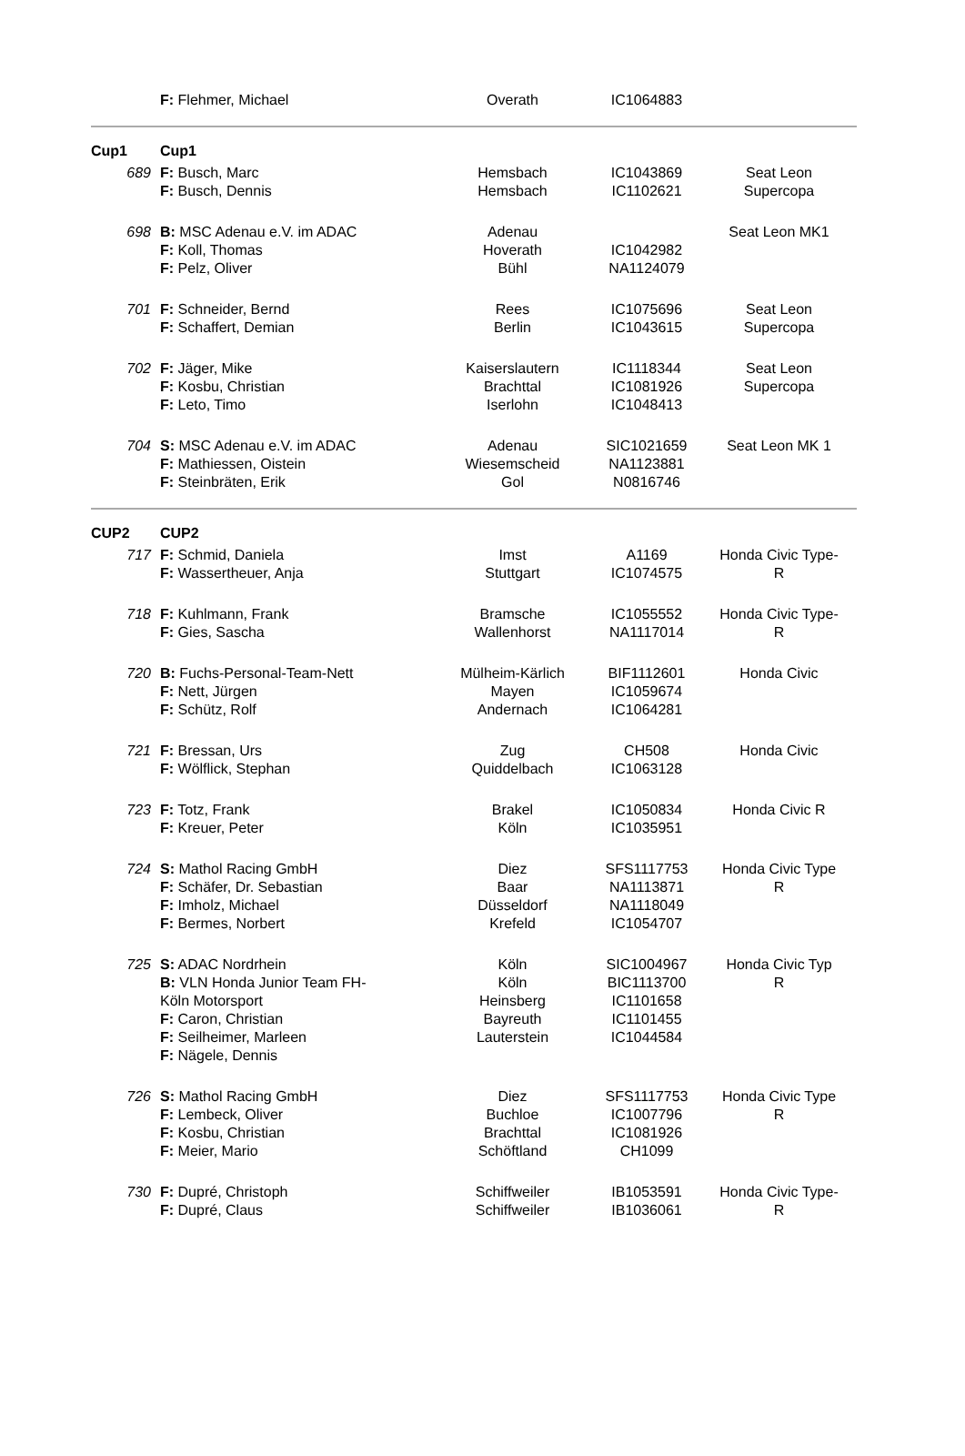| | F: Flehmer, Michael | Overath | IC1064883 | |
| Cup1 | Cup1 | | | |
| 689 | F: Busch, Marc F: Busch, Dennis | Hemsbach Hemsbach | IC1043869 IC1102621 | Seat Leon Supercopa |
| 698 | B: MSC Adenau e.V. im ADAC F: Koll, Thomas F: Pelz, Oliver | Adenau Hoverath Bühl | IC1042982 NA1124079 | Seat Leon MK1 |
| 701 | F: Schneider, Bernd F: Schaffert, Demian | Rees Berlin | IC1075696 IC1043615 | Seat Leon Supercopa |
| 702 | F: Jäger, Mike F: Kosbu, Christian F: Leto, Timo | Kaiserslautern Brachttal Iserlohn | IC1118344 IC1081926 IC1048413 | Seat Leon Supercopa |
| 704 | S: MSC Adenau e.V. im ADAC F: Mathiessen, Oistein F: Steinbräten, Erik | Adenau Wiesemscheid Gol | SIC1021659 NA1123881 N0816746 | Seat Leon MK 1 |
| CUP2 | CUP2 | | | |
| 717 | F: Schmid, Daniela F: Wassertheuer, Anja | Imst Stuttgart | A1169 IC1074575 | Honda Civic Type- R |
| 718 | F: Kuhlmann, Frank F: Gies, Sascha | Bramsche Wallenhorst | IC1055552 NA1117014 | Honda Civic Type- R |
| 720 | B: Fuchs-Personal-Team-Nett F: Nett, Jürgen F: Schütz, Rolf | Mülheim-Kärlich Mayen Andernach | BIF1112601 IC1059674 IC1064281 | Honda Civic |
| 721 | F: Bressan, Urs F: Wölflick, Stephan | Zug Quiddelbach | CH508 IC1063128 | Honda Civic |
| 723 | F: Totz, Frank F: Kreuer, Peter | Brakel Köln | IC1050834 IC1035951 | Honda Civic R |
| 724 | S: Mathol Racing GmbH F: Schäfer, Dr. Sebastian F: Imholz, Michael F: Bermes, Norbert | Diez Baar Düsseldorf Krefeld | SFS1117753 NA1113871 NA1118049 IC1054707 | Honda Civic Type R |
| 725 | S: ADAC Nordrhein B: VLN Honda Junior Team FH- Köln Motorsport F: Caron, Christian F: Seilheimer, Marleen F: Nägele, Dennis | Köln Köln Heinsberg Bayreuth Lauterstein | SIC1004967 BIC1113700 IC1101658 IC1101455 IC1044584 | Honda Civic Typ R |
| 726 | S: Mathol Racing GmbH F: Lembeck, Oliver F: Kosbu, Christian F: Meier, Mario | Diez Buchloe Brachttal Schöftland | SFS1117753 IC1007796 IC1081926 CH1099 | Honda Civic Type R |
| 730 | F: Dupré, Christoph F: Dupré, Claus | Schiffweiler Schiffweiler | IB1053591 IB1036061 | Honda Civic Type- R |